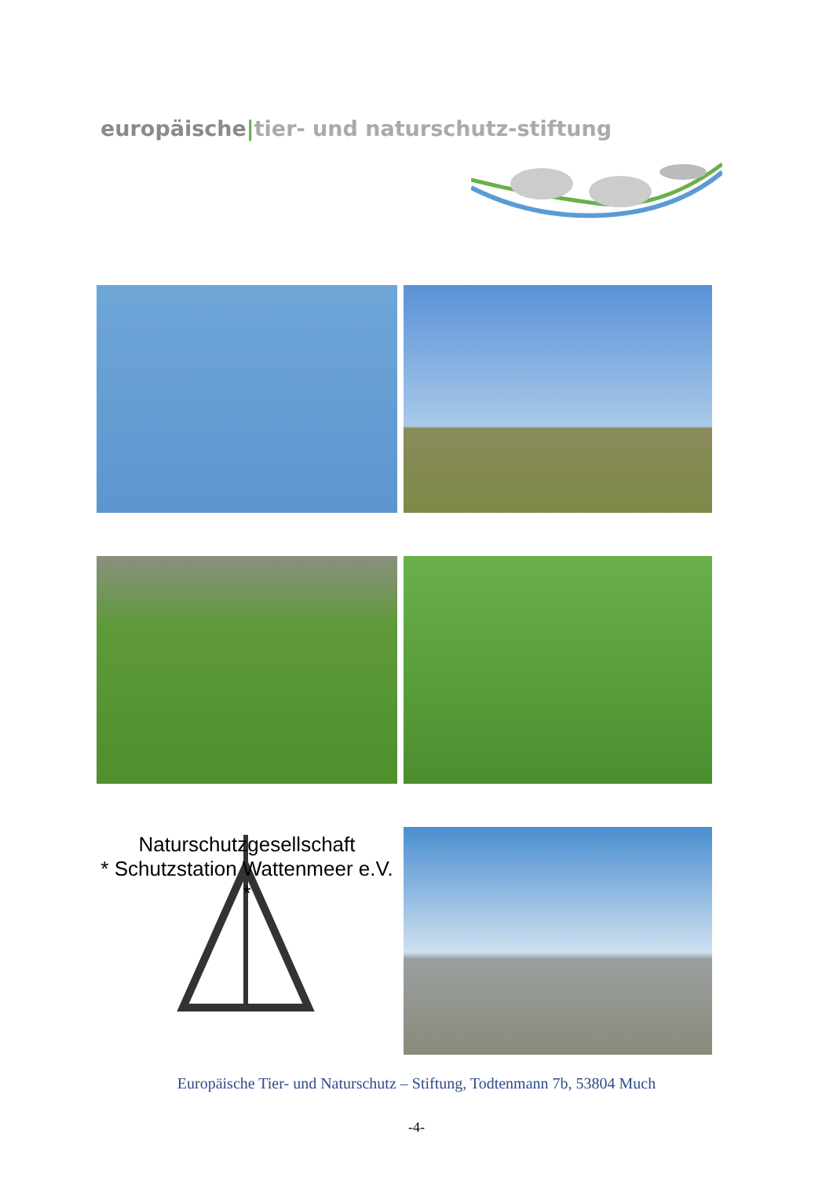europäische|tier- und naturschutz-stiftung
Naturschutzgesellschaft
* Schutzstation Wattenmeer e.V. *
Europäische Tier- und Naturschutz – Stiftung, Todtenmann 7b, 53804 Much
-4-